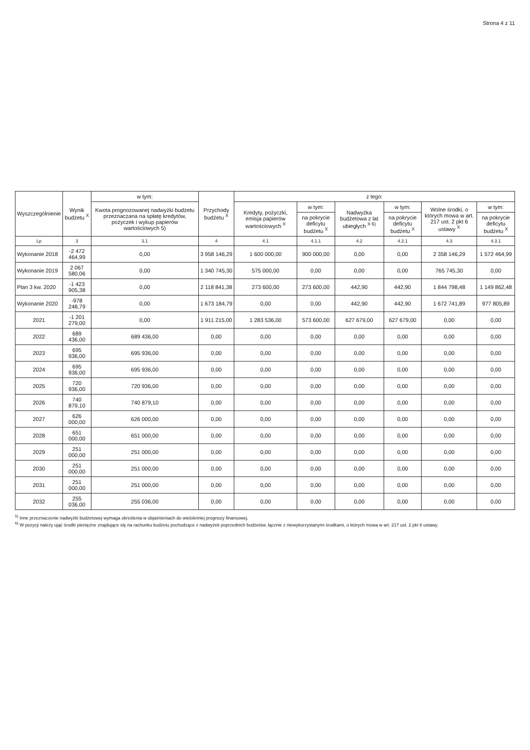Strona 4 z 11
| Wyszczególnienie | Wynik budżetu <sup>X</sup> | w tym: | Przychody budżetu <sup>X</sup> | z tego: | | | | | |
| --- | --- | --- | --- | --- | --- | --- | --- | --- | --- |
| | | Kwota prognozowanej nadwyżki budżetu przeznaczana na spłatę kredytów, pożyczek i wykup papierów wartościowych 5) | | Kredyty, pożyczki, emisja papierów wartościowych <sup>X</sup> | w tym: | Nadwyżka budżetowa z lat ubiegłych <sup>X 6)</sup> | w tym: | Wolne środki, o których mowa w art. 217 ust. 2 pkt 6 ustawy <sup>X</sup> | w tym: |
| | | | | | na pokrycie deficytu budżetu <sup>X</sup> | | na pokrycie deficytu budżetu <sup>X</sup> | | na pokrycie deficytu budżetu <sup>X</sup> |
| Lp | 3 | 3.1 | 4 | 4.1 | 4.1.1 | 4.2 | 4.2.1 | 4.3 | 4.3.1 |
| Wykonanie 2018 | -2 472 464,99 | 0,00 | 3 958 146,29 | 1 600 000,00 | 900 000,00 | 0,00 | 0,00 | 2 358 146,29 | 1 572 464,99 |
| Wykonanie 2019 | 2 067 580,06 | 0,00 | 1 340 745,30 | 575 000,00 | 0,00 | 0,00 | 0,00 | 765 745,30 | 0,00 |
| Plan 3 kw. 2020 | -1 423 905,38 | 0,00 | 2 118 841,38 | 273 600,00 | 273 600,00 | 442,90 | 442,90 | 1 844 798,48 | 1 149 862,48 |
| Wykonanie 2020 | -978 248,79 | 0,00 | 1 673 184,79 | 0,00 | 0,00 | 442,90 | 442,90 | 1 672 741,89 | 977 805,89 |
| 2021 | -1 201 279,00 | 0,00 | 1 911 215,00 | 1 283 536,00 | 573 600,00 | 627 679,00 | 627 679,00 | 0,00 | 0,00 |
| 2022 | 689 436,00 | 689 436,00 | 0,00 | 0,00 | 0,00 | 0,00 | 0,00 | 0,00 | 0,00 |
| 2023 | 695 936,00 | 695 936,00 | 0,00 | 0,00 | 0,00 | 0,00 | 0,00 | 0,00 | 0,00 |
| 2024 | 695 936,00 | 695 936,00 | 0,00 | 0,00 | 0,00 | 0,00 | 0,00 | 0,00 | 0,00 |
| 2025 | 720 936,00 | 720 936,00 | 0,00 | 0,00 | 0,00 | 0,00 | 0,00 | 0,00 | 0,00 |
| 2026 | 740 879,10 | 740 879,10 | 0,00 | 0,00 | 0,00 | 0,00 | 0,00 | 0,00 | 0,00 |
| 2027 | 626 000,00 | 626 000,00 | 0,00 | 0,00 | 0,00 | 0,00 | 0,00 | 0,00 | 0,00 |
| 2028 | 651 000,00 | 651 000,00 | 0,00 | 0,00 | 0,00 | 0,00 | 0,00 | 0,00 | 0,00 |
| 2029 | 251 000,00 | 251 000,00 | 0,00 | 0,00 | 0,00 | 0,00 | 0,00 | 0,00 | 0,00 |
| 2030 | 251 000,00 | 251 000,00 | 0,00 | 0,00 | 0,00 | 0,00 | 0,00 | 0,00 | 0,00 |
| 2031 | 251 000,00 | 251 000,00 | 0,00 | 0,00 | 0,00 | 0,00 | 0,00 | 0,00 | 0,00 |
| 2032 | 255 036,00 | 255 036,00 | 0,00 | 0,00 | 0,00 | 0,00 | 0,00 | 0,00 | 0,00 |
<sup>5)</sup> Inne przeznaczenie nadwyżki budżetowej wymaga określenia w objaśnieniach do wieloletniej prognozy finansowej.
<sup>6)</sup> W pozycji należy ująć środki pieniężne znajdujące się na rachunku budżetu pochodzące z nadwyżek poprzednich budżetów, łącznie z niewykorzystanymi środkami, o których mowa w art. 217 ust. 2 pkt 8 ustawy.